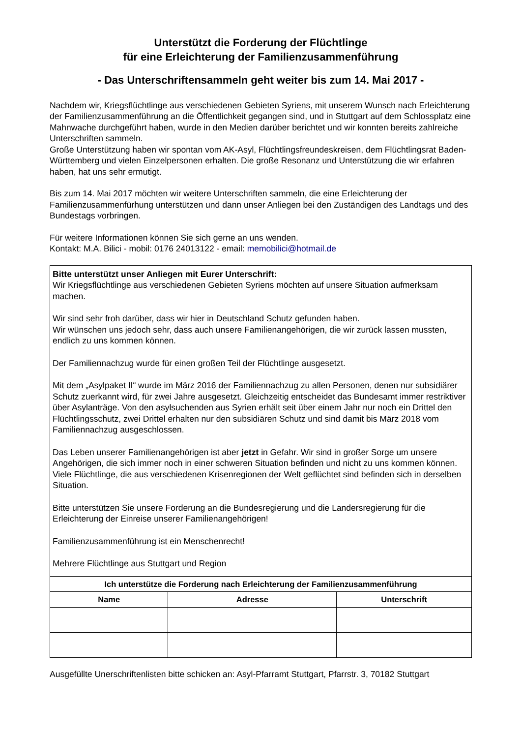Unterstützt die Forderung der Flüchtlinge
für eine Erleichterung der Familienzusammenführung
- Das Unterschriftensammeln geht weiter bis zum 14. Mai 2017 -
Nachdem wir, Kriegsflüchtlinge aus verschiedenen Gebieten Syriens, mit unserem Wunsch nach Erleichterung der Familienzusammenführung an die Öffentlichkeit gegangen sind, und in Stuttgart auf dem Schlossplatz eine Mahnwache durchgeführt haben, wurde in den Medien darüber berichtet und wir konnten bereits zahlreiche Unterschriften sammeln.
Große Unterstützung haben wir spontan vom AK-Asyl, Flüchtlingsfreundeskreisen, dem Flüchtlingsrat Baden-Württemberg und vielen Einzelpersonen erhalten. Die große Resonanz und Unterstützung die wir erfahren haben, hat uns sehr ermutigt.
Bis zum 14. Mai 2017 möchten wir weitere Unterschriften sammeln, die eine Erleichterung der Familienzusammenfürhung unterstützen und dann unser Anliegen bei den Zuständigen des Landtags und des Bundestags vorbringen.
Für weitere Informationen können Sie sich gerne an uns wenden.
Kontakt: M.A. Bilici - mobil: 0176 24013122 - email: memobilici@hotmail.de
Bitte unterstützt unser Anliegen mit Eurer Unterschrift:
Wir Kriegsflüchtlinge aus verschiedenen Gebieten Syriens möchten auf unsere Situation aufmerksam machen.
Wir sind sehr froh darüber, dass wir hier in Deutschland Schutz gefunden haben.
Wir wünschen uns jedoch sehr, dass auch unsere Familienangehörigen, die wir zurück lassen mussten, endlich zu uns kommen können.
Der Familiennachzug wurde für einen großen Teil der Flüchtlinge ausgesetzt.
Mit dem „Asylpaket II“ wurde im März 2016 der Familiennachzug zu allen Personen, denen nur subsidiärer Schutz zuerkannt wird, für zwei Jahre ausgesetzt. Gleichzeitig entscheidet das Bundesamt immer restriktiver über Asylanträge. Von den asylsuchenden aus Syrien erhält seit über einem Jahr nur noch ein Drittel den Flüchtlingsschutz, zwei Drittel erhalten nur den subsidiären Schutz und sind damit bis März 2018 vom Familiennachzug ausgeschlossen.
Das Leben unserer Familienangehörigen ist aber jetzt in Gefahr. Wir sind in großer Sorge um unsere Angehörigen, die sich immer noch in einer schweren Situation befinden und nicht zu uns kommen können.
Viele Flüchtlinge, die aus verschiedenen Krisenregionen der Welt geflüchtet sind befinden sich in derselben Situation.
Bitte unterstützen Sie unsere Forderung an die Bundesregierung und die Landersregierung für die Erleichterung der Einreise unserer Familienangehörigen!
Familienzusammenführung ist ein Menschenrecht!
Mehrere Flüchtlinge aus Stuttgart und Region
| Ich unterstütze die Forderung nach Erleichterung der Familienzusammenführung | | |
| --- | --- | --- |
| Name | Adresse | Unterschrift |
Ausgefüllte Unerschriftenlisten bitte schicken an: Asyl-Pfarramt Stuttgart, Pfarrstr. 3, 70182 Stuttgart